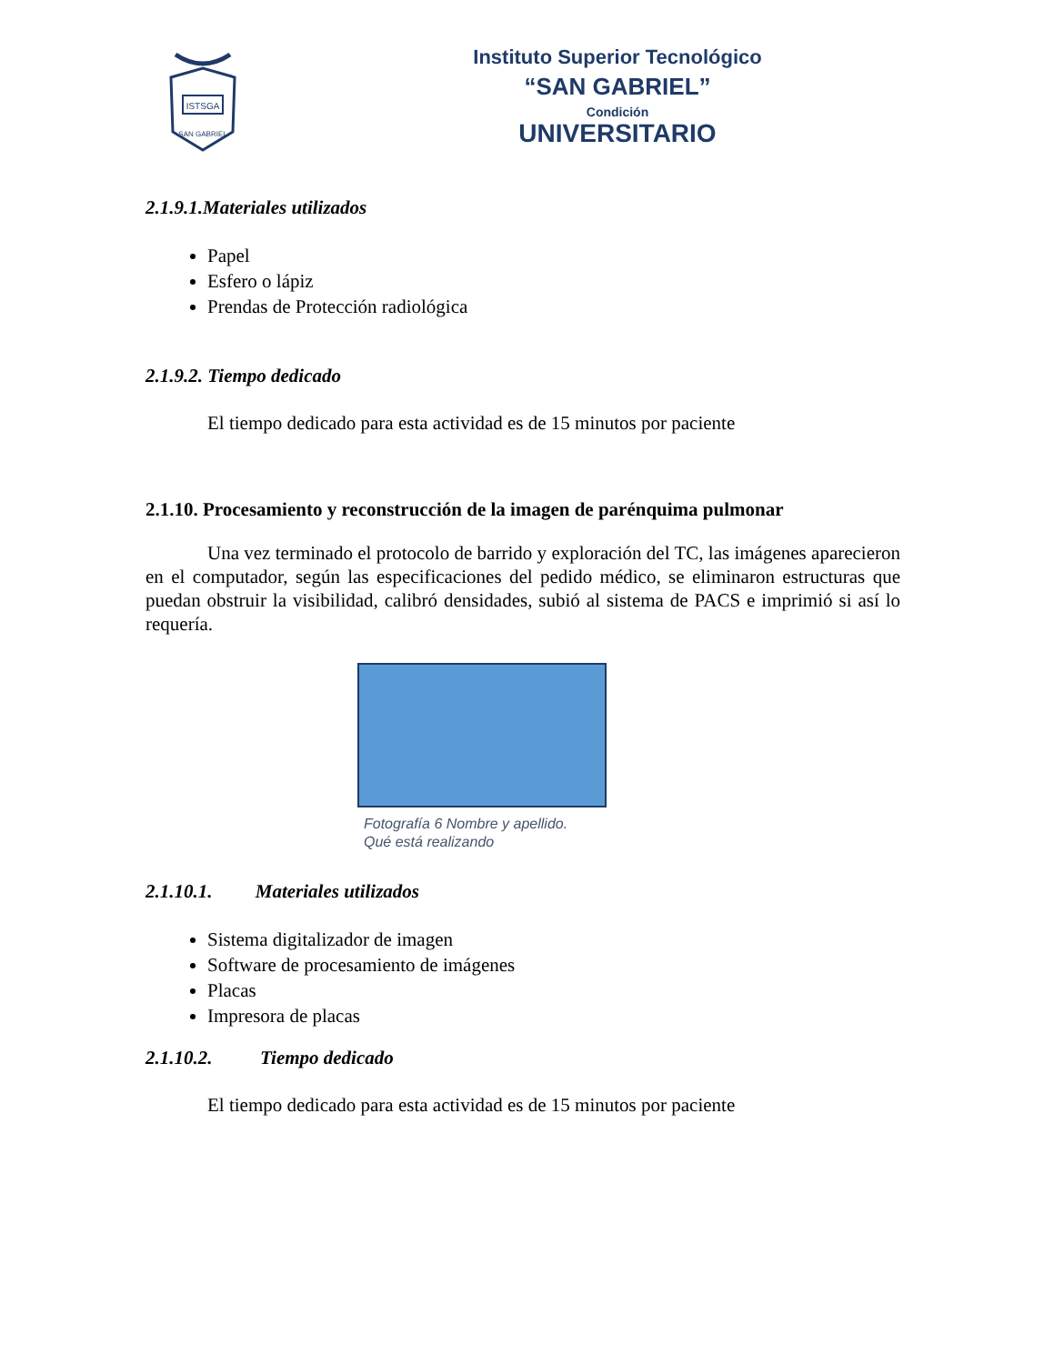ISTSGA
SAN GABRIEL
Instituto Superior Tecnológico
“SAN GABRIEL”
Condición
UNIVERSITARIO
2.1.9.1.Materiales utilizados
Papel
Esfero o lápiz
Prendas de Protección radiológica
2.1.9.2. Tiempo dedicado
El tiempo dedicado para esta actividad es de 15 minutos por paciente
2.1.10. Procesamiento y reconstrucción de la imagen de parénquima pulmonar
Una vez terminado el protocolo de barrido y exploración del TC, las imágenes aparecieron en el computador, según las especificaciones del pedido médico, se eliminaron estructuras que puedan obstruir la visibilidad, calibró densidades, subió al sistema de PACS e imprimió si así lo requería.
Fotografía 6 Nombre y apellido.
Qué está realizando
2.1.10.1. Materiales utilizados
Sistema digitalizador de imagen
Software de procesamiento de imágenes
Placas
Impresora de placas
2.1.10.2. Tiempo dedicado
El tiempo dedicado para esta actividad es de 15 minutos por paciente